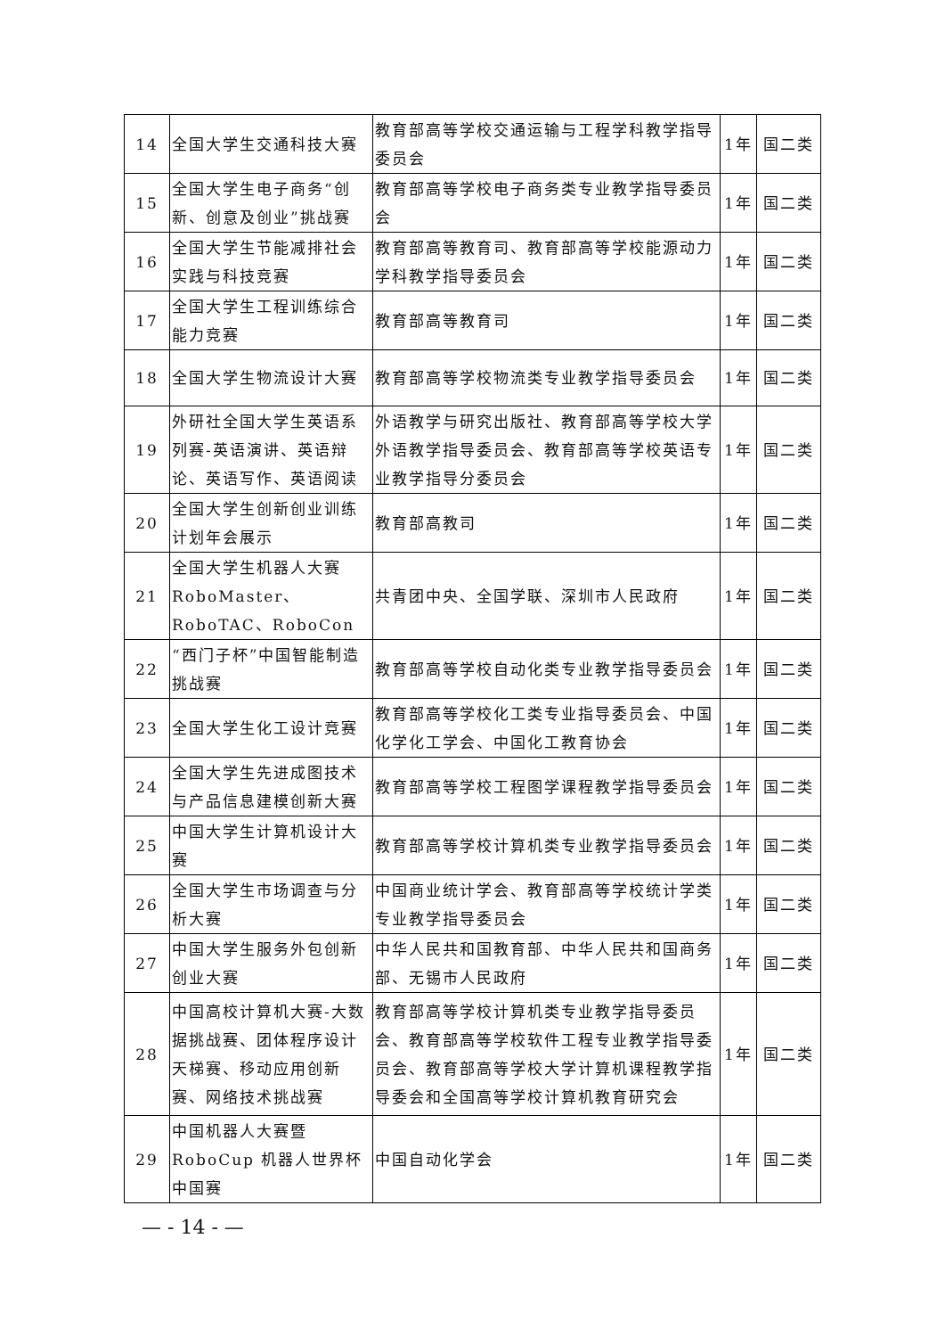| 14 | 全国大学生交通科技大赛 | 教育部高等学校交通运输与工程学科教学指导委员会 | 1年 | 国二类 |
| 15 | 全国大学生电子商务“创新、创意及创业”挑战赛 | 教育部高等学校电子商务类专业教学指导委员会 | 1年 | 国二类 |
| 16 | 全国大学生节能减排社会实践与科技竞赛 | 教育部高等教育司、教育部高等学校能源动力学科教学指导委员会 | 1年 | 国二类 |
| 17 | 全国大学生工程训练综合能力竞赛 | 教育部高等教育司 | 1年 | 国二类 |
| 18 | 全国大学生物流设计大赛 | 教育部高等学校物流类专业教学指导委员会 | 1年 | 国二类 |
| 19 | 外研社全国大学生英语系列赛-英语演讲、英语辩论、英语写作、英语阅读 | 外语教学与研究出版社、教育部高等学校大学外语教学指导委员会、教育部高等学校英语专业教学指导分委员会 | 1年 | 国二类 |
| 20 | 全国大学生创新创业训练计划年会展示 | 教育部高教司 | 1年 | 国二类 |
| 21 | 全国大学生机器人大赛 RoboMaster、RoboTAC、RoboCon | 共青团中央、全国学联、深圳市人民政府 | 1年 | 国二类 |
| 22 | “西门子杯”中国智能制造挑战赛 | 教育部高等学校自动化类专业教学指导委员会 | 1年 | 国二类 |
| 23 | 全国大学生化工设计竞赛 | 教育部高等学校化工类专业指导委员会、中国化学化工学会、中国化工教育协会 | 1年 | 国二类 |
| 24 | 全国大学生先进成图技术与产品信息建模创新大赛 | 教育部高等学校工程图学课程教学指导委员会 | 1年 | 国二类 |
| 25 | 中国大学生计算机设计大赛 | 教育部高等学校计算机类专业教学指导委员会 | 1年 | 国二类 |
| 26 | 全国大学生市场调查与分析大赛 | 中国商业统计学会、教育部高等学校统计学类专业教学指导委员会 | 1年 | 国二类 |
| 27 | 中国大学生服务外包创新创业大赛 | 中华人民共和国教育部、中华人民共和国商务部、无锡市人民政府 | 1年 | 国二类 |
| 28 | 中国高校计算机大赛-大数据挑战赛、团体程序设计天梯赛、移动应用创新赛、网络技术挑战赛 | 教育部高等学校计算机类专业教学指导委员会、教育部高等学校软件工程专业教学指导委员会、教育部高等学校大学计算机课程教学指导委会和全国高等学校计算机教育研究会 | 1年 | 国二类 |
| 29 | 中国机器人大赛暨 RoboCup 机器人世界杯中国赛 | 中国自动化学会 | 1年 | 国二类 |
— - 14 - —